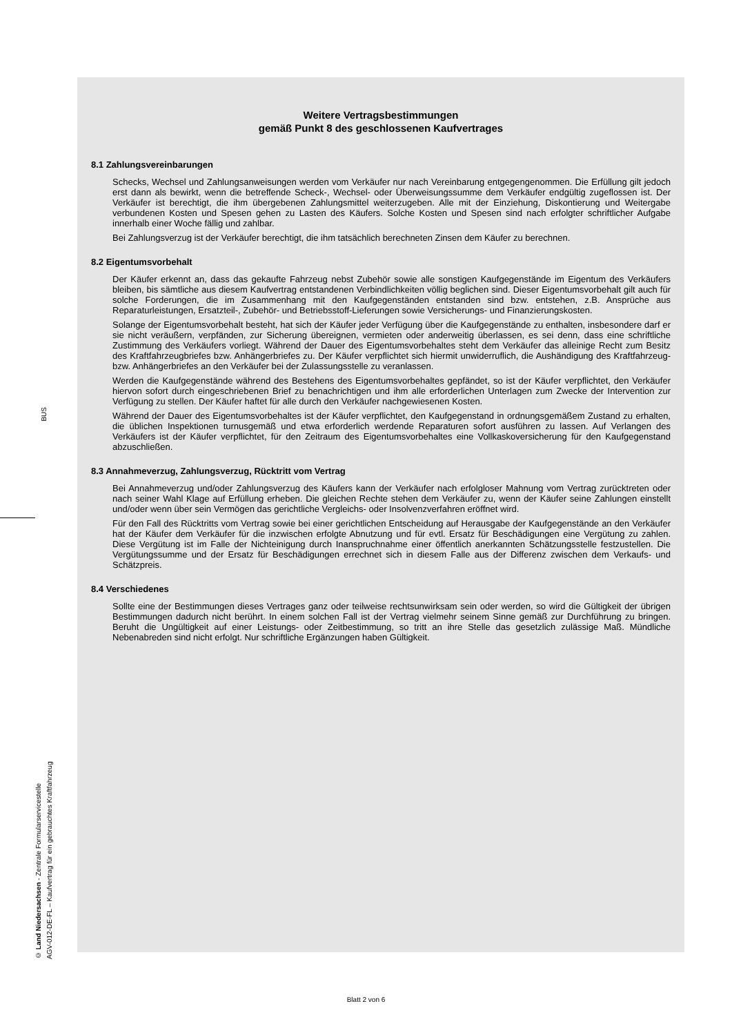BUS
© Land Niedersachsen - Zentrale Formularservicestelle
AGV-012-DE-FL – Kaufvertrag für ein gebrauchtes Kraftfahrzeug
Weitere Vertragsbestimmungen
gemäß Punkt 8 des geschlossenen Kaufvertrages
8.1 Zahlungsvereinbarungen
Schecks, Wechsel und Zahlungsanweisungen werden vom Verkäufer nur nach Vereinbarung entgegengenommen. Die Erfüllung gilt jedoch erst dann als bewirkt, wenn die betreffende Scheck-, Wechsel- oder Überweisungssumme dem Verkäufer endgültig zugeflossen ist. Der Verkäufer ist berechtigt, die ihm übergebenen Zahlungsmittel weiterzugeben. Alle mit der Einziehung, Diskontierung und Weitergabe verbundenen Kosten und Spesen gehen zu Lasten des Käufers. Solche Kosten und Spesen sind nach erfolgter schriftlicher Aufgabe innerhalb einer Woche fällig und zahlbar.
Bei Zahlungsverzug ist der Verkäufer berechtigt, die ihm tatsächlich berechneten Zinsen dem Käufer zu berechnen.
8.2 Eigentumsvorbehalt
Der Käufer erkennt an, dass das gekaufte Fahrzeug nebst Zubehör sowie alle sonstigen Kaufgegenstände im Eigentum des Verkäufers bleiben, bis sämtliche aus diesem Kaufvertrag entstandenen Verbindlichkeiten völlig beglichen sind. Dieser Eigentumsvorbehalt gilt auch für solche Forderungen, die im Zusammenhang mit den Kaufgegenständen entstanden sind bzw. entstehen, z.B. Ansprüche aus Reparaturleistungen, Ersatzteil-, Zubehör- und Betriebsstoff-Lieferungen sowie Versicherungs- und Finanzierungskosten.
Solange der Eigentumsvorbehalt besteht, hat sich der Käufer jeder Verfügung über die Kaufgegenstände zu enthalten, insbesondere darf er sie nicht veräußern, verpfänden, zur Sicherung übereignen, vermieten oder anderweitig überlassen, es sei denn, dass eine schriftliche Zustimmung des Verkäufers vorliegt. Während der Dauer des Eigentumsvorbehaltes steht dem Verkäufer das alleinige Recht zum Besitz des Kraftfahrzeugbriefes bzw. Anhängerbriefes zu. Der Käufer verpflichtet sich hiermit unwiderruflich, die Aushändigung des Kraftfahrzeug- bzw. Anhängerbriefes an den Verkäufer bei der Zulassungsstelle zu veranlassen.
Werden die Kaufgegenstände während des Bestehens des Eigentumsvorbehaltes gepfändet, so ist der Käufer verpflichtet, den Verkäufer hiervon sofort durch eingeschriebenen Brief zu benachrichtigen und ihm alle erforderlichen Unterlagen zum Zwecke der Intervention zur Verfügung zu stellen. Der Käufer haftet für alle durch den Verkäufer nachgewiesenen Kosten.
Während der Dauer des Eigentumsvorbehaltes ist der Käufer verpflichtet, den Kaufgegenstand in ordnungsgemäßem Zustand zu erhalten, die üblichen Inspektionen turnusgemäß und etwa erforderlich werdende Reparaturen sofort ausführen zu lassen. Auf Verlangen des Verkäufers ist der Käufer verpflichtet, für den Zeitraum des Eigentumsvorbehaltes eine Vollkaskoversicherung für den Kaufgegenstand abzuschließen.
8.3 Annahmeverzug, Zahlungsverzug, Rücktritt vom Vertrag
Bei Annahmeverzug und/oder Zahlungsverzug des Käufers kann der Verkäufer nach erfolgloser Mahnung vom Vertrag zurücktreten oder nach seiner Wahl Klage auf Erfüllung erheben. Die gleichen Rechte stehen dem Verkäufer zu, wenn der Käufer seine Zahlungen einstellt und/oder wenn über sein Vermögen das gerichtliche Vergleichs- oder Insolvenzverfahren eröffnet wird.
Für den Fall des Rücktritts vom Vertrag sowie bei einer gerichtlichen Entscheidung auf Herausgabe der Kaufgegenstände an den Verkäufer hat der Käufer dem Verkäufer für die inzwischen erfolgte Abnutzung und für evtl. Ersatz für Beschädigungen eine Vergütung zu zahlen. Diese Vergütung ist im Falle der Nichteinigung durch Inanspruchnahme einer öffentlich anerkannten Schätzungsstelle festzustellen. Die Vergütungssumme und der Ersatz für Beschädigungen errechnet sich in diesem Falle aus der Differenz zwischen dem Verkaufs- und Schätzpreis.
8.4 Verschiedenes
Sollte eine der Bestimmungen dieses Vertrages ganz oder teilweise rechtsunwirksam sein oder werden, so wird die Gültigkeit der übrigen Bestimmungen dadurch nicht berührt. In einem solchen Fall ist der Vertrag vielmehr seinem Sinne gemäß zur Durchführung zu bringen. Beruht die Ungültigkeit auf einer Leistungs- oder Zeitbestimmung, so tritt an ihre Stelle das gesetzlich zulässige Maß. Mündliche Nebenabreden sind nicht erfolgt. Nur schriftliche Ergänzungen haben Gültigkeit.
Blatt 2 von 6